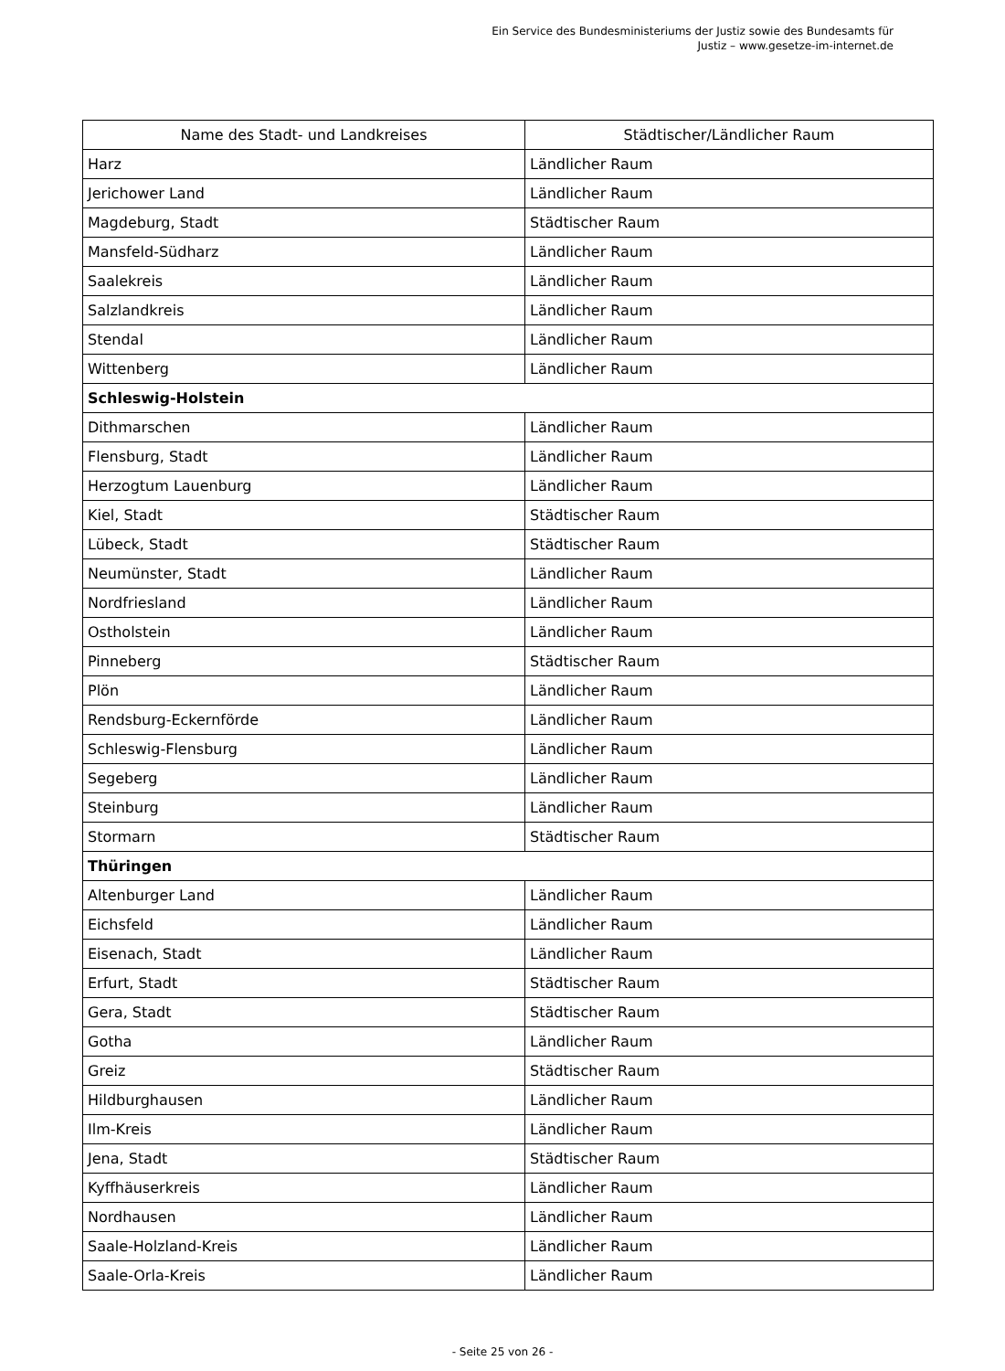Ein Service des Bundesministeriums der Justiz sowie des Bundesamts für
Justiz – www.gesetze-im-internet.de
| Name des Stadt- und Landkreises | Städtischer/Ländlicher Raum |
| --- | --- |
| Harz | Ländlicher Raum |
| Jerichower Land | Ländlicher Raum |
| Magdeburg, Stadt | Städtischer Raum |
| Mansfeld-Südharz | Ländlicher Raum |
| Saalekreis | Ländlicher Raum |
| Salzlandkreis | Ländlicher Raum |
| Stendal | Ländlicher Raum |
| Wittenberg | Ländlicher Raum |
| Schleswig-Holstein | |
| Dithmarschen | Ländlicher Raum |
| Flensburg, Stadt | Ländlicher Raum |
| Herzogtum Lauenburg | Ländlicher Raum |
| Kiel, Stadt | Städtischer Raum |
| Lübeck, Stadt | Städtischer Raum |
| Neumünster, Stadt | Ländlicher Raum |
| Nordfriesland | Ländlicher Raum |
| Ostholstein | Ländlicher Raum |
| Pinneberg | Städtischer Raum |
| Plön | Ländlicher Raum |
| Rendsburg-Eckernförde | Ländlicher Raum |
| Schleswig-Flensburg | Ländlicher Raum |
| Segeberg | Ländlicher Raum |
| Steinburg | Ländlicher Raum |
| Stormarn | Städtischer Raum |
| Thüringen | |
| Altenburger Land | Ländlicher Raum |
| Eichsfeld | Ländlicher Raum |
| Eisenach, Stadt | Ländlicher Raum |
| Erfurt, Stadt | Städtischer Raum |
| Gera, Stadt | Städtischer Raum |
| Gotha | Ländlicher Raum |
| Greiz | Städtischer Raum |
| Hildburghausen | Ländlicher Raum |
| Ilm-Kreis | Ländlicher Raum |
| Jena, Stadt | Städtischer Raum |
| Kyffhäuserkreis | Ländlicher Raum |
| Nordhausen | Ländlicher Raum |
| Saale-Holzland-Kreis | Ländlicher Raum |
| Saale-Orla-Kreis | Ländlicher Raum |
- Seite 25 von 26 -